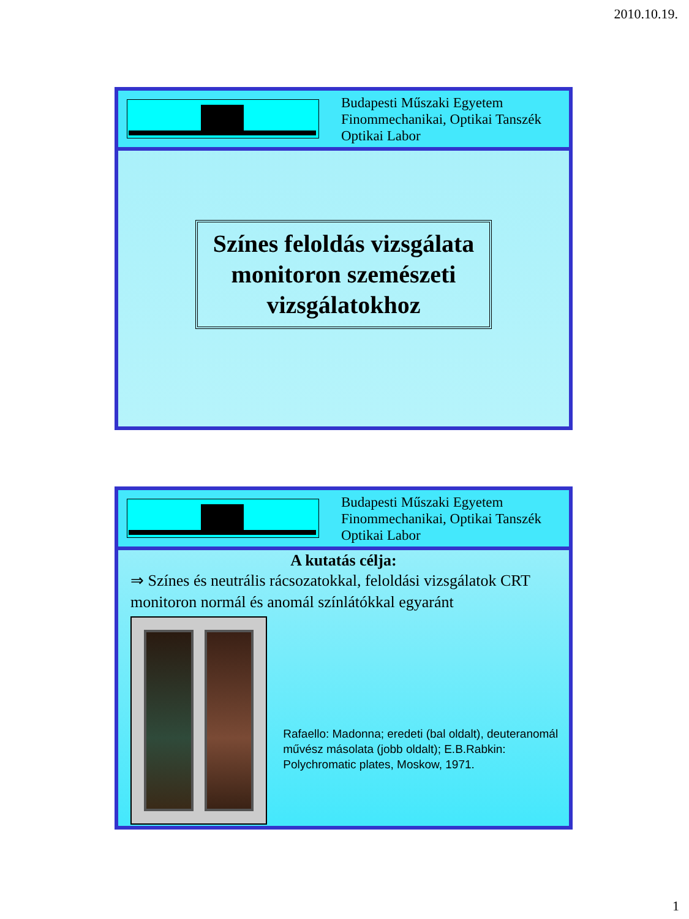2010.10.19.
Budapesti Műszaki Egyetem
Finommechanikai, Optikai Tanszék
Optikai Labor
Színes feloldás vizsgálata monitoron szemészeti vizsgálatokhoz
Budapesti Műszaki Egyetem
Finommechanikai, Optikai Tanszék
Optikai Labor
A kutatás célja:
⇒ Színes és neutrális rácsozatokkal, feloldási vizsgálatok CRT monitoron normál és anomál színlátókkal egyaránt
Rafaello: Madonna; eredeti (bal oldalt), deuteranomál művész másolata (jobb oldalt); E.B.Rabkin: Polychromatic plates, Moskow, 1971.
1